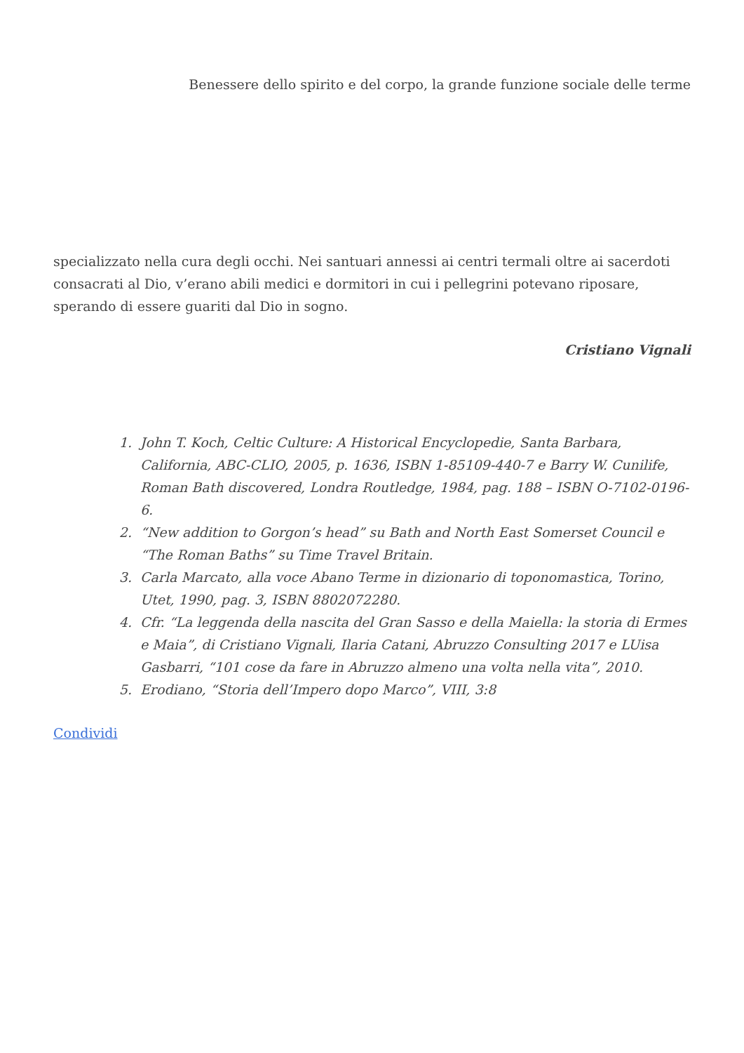Benessere dello spirito e del corpo, la grande funzione sociale delle terme
specializzato nella cura degli occhi. Nei santuari annessi ai centri termali oltre ai sacerdoti consacrati al Dio, v’erano abili medici e dormitori in cui i pellegrini potevano riposare, sperando di essere guariti dal Dio in sogno.
Cristiano Vignali
1. John T. Koch, Celtic Culture: A Historical Encyclopedie, Santa Barbara, California, ABC-CLIO, 2005, p. 1636, ISBN 1-85109-440-7 e Barry W. Cunilife, Roman Bath discovered, Londra Routledge, 1984, pag. 188 – ISBN O-7102-0196-6.
2. “New addition to Gorgon’s head” su Bath and North East Somerset Council e “The Roman Baths” su Time Travel Britain.
3. Carla Marcato, alla voce Abano Terme in dizionario di toponomastica, Torino, Utet, 1990, pag. 3, ISBN 8802072280.
4. Cfr. “La leggenda della nascita del Gran Sasso e della Maiella: la storia di Ermes e Maia”, di Cristiano Vignali, Ilaria Catani, Abruzzo Consulting 2017 e LUisa Gasbarri, “101 cose da fare in Abruzzo almeno una volta nella vita”, 2010.
5. Erodiano, “Storia dell’Impero dopo Marco”, VIII, 3:8
Condividi